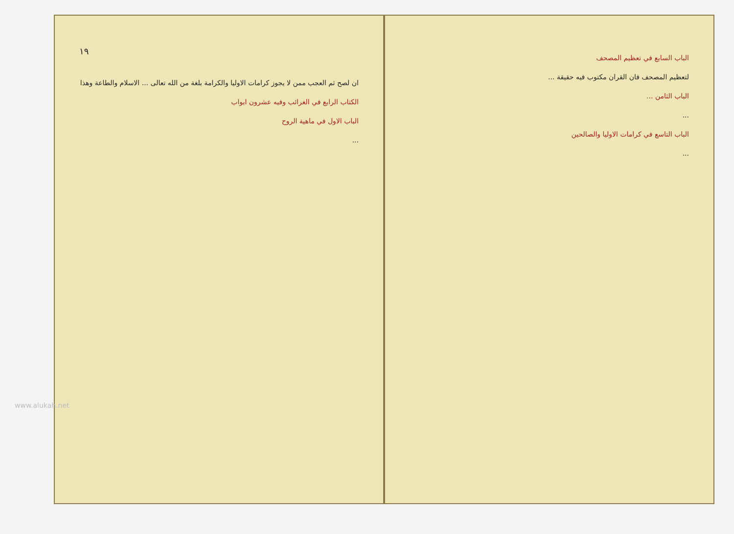١٩
ان لصح ثم العجب ممن لا يجوز كرامات الاوليا والكرامة بلغة من الله تعالى ... الاسلام والطاعة وهذا
الكتاب الرابع في الغرائب وفيه عشرون ابواب
الباب الاول في ماهية الروح
...
الباب السابع في تعظيم المصحف
لتعظيم المصحف فان القران مكتوب فيه حقيقة ...
الباب الثامن ...
...
الباب التاسع في كرامات الاوليا والصالحين
...
www.alukah.net